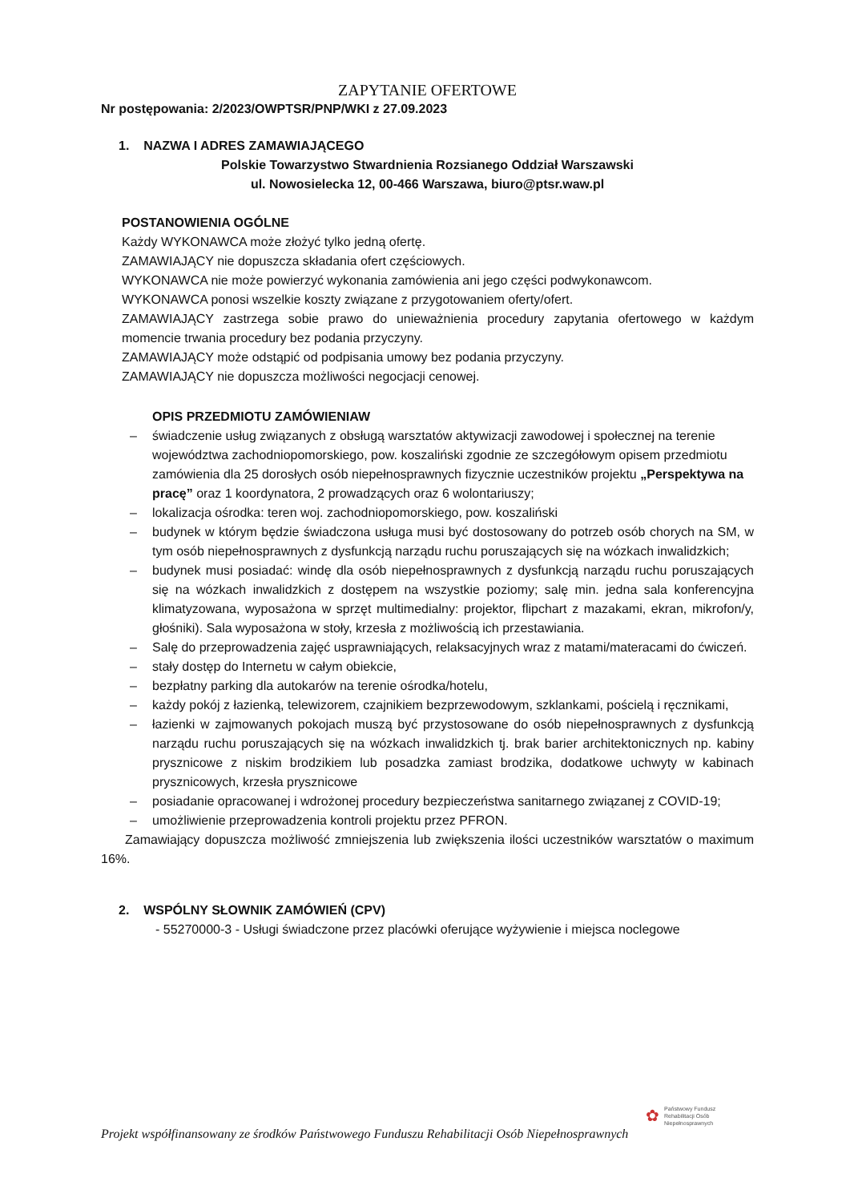ZAPYTANIE OFERTOWE
Nr postępowania: 2/2023/OWPTSR/PNP/WKI z 27.09.2023
1. NAZWA I ADRES ZAMAWIAJĄCEGO
Polskie Towarzystwo Stwardnienia Rozsianego Oddział Warszawski
ul. Nowosielecka 12, 00-466 Warszawa, biuro@ptsr.waw.pl
POSTANOWIENIA OGÓLNE
Każdy WYKONAWCA może złożyć tylko jedną ofertę.
ZAMAWIAJĄCY nie dopuszcza składania ofert częściowych.
WYKONAWCA nie może powierzyć wykonania zamówienia ani jego części podwykonawcom.
WYKONAWCA ponosi wszelkie koszty związane z przygotowaniem oferty/ofert.
ZAMAWIAJĄCY zastrzega sobie prawo do unieważnienia procedury zapytania ofertowego w każdym momencie trwania procedury bez podania przyczyny.
ZAMAWIAJĄCY może odstąpić od podpisania umowy bez podania przyczyny.
ZAMAWIAJĄCY nie dopuszcza możliwości negocjacji cenowej.
OPIS PRZEDMIOTU ZAMÓWIENIAW
– świadczenie usług związanych z obsługą warsztatów aktywizacji zawodowej i społecznej na terenie województwa zachodniopomorskiego, pow. koszaliński zgodnie ze szczegółowym opisem przedmiotu zamówienia dla 25 dorosłych osób niepełnosprawnych fizycznie uczestników projektu „Perspektywa na pracę” oraz 1 koordynatora, 2 prowadzących oraz 6 wolontariuszy;
– lokalizacja ośrodka: teren woj. zachodniopomorskiego, pow. koszaliński
– budynek w którym będzie świadczona usługa musi być dostosowany do potrzeb osób chorych na SM, w tym osób niepełnosprawnych z dysfunkcją narządu ruchu poruszających się na wózkach inwalidzkich;
– budynek musi posiadać: windę dla osób niepełnosprawnych z dysfunkcją narządu ruchu poruszających się na wózkach inwalidzkich z dostępem na wszystkie poziomy; salę min. jedna sala konferencyjna klimatyzowana, wyposażona w sprzęt multimedialny: projektor, flipchart z mazakami, ekran, mikrofon/y, głośniki). Sala wyposażona w stoły, krzesła z możliwością ich przestawiania.
– Salę do przeprowadzenia zajęć usprawniających, relaksacyjnych wraz z matami/materacami do ćwiczeń.
– stały dostęp do Internetu w całym obiekcie,
– bezpłatny parking dla autokarów na terenie ośrodka/hotelu,
– każdy pokój z łazienką, telewizorem, czajnikiem bezprzewodowym, szklankami, pościelą i ręcznikami,
– łazienki w zajmowanych pokojach muszą być przystosowane do osób niepełnosprawnych z dysfunkcją narządu ruchu poruszających się na wózkach inwalidzkich tj. brak barier architektonicznych np. kabiny prysznicowe z niskim brodzikiem lub posadzka zamiast brodzika, dodatkowe uchwyty w kabinach prysznicowych, krzesła prysznicowe
– posiadanie opracowanej i wdrożonej procedury bezpieczeństwa sanitarnego związanej z COVID-19;
– umożliwienie przeprowadzenia kontroli projektu przez PFRON.
Zamawiający dopuszcza możliwość zmniejszenia lub zwiększenia ilości uczestników warsztatów o maximum 16%.
2. WSPÓLNY SŁOWNIK ZAMÓWIEŃ (CPV)
- 55270000-3 - Usługi świadczone przez placówki oferujące wyżywienie i miejsca noclegowe
✿ Państwowy Fundusz
Rehabilitacji Osób
Niepełnosprawnych
Projekt współfinansowany ze środków Państwowego Funduszu Rehabilitacji Osób Niepełnosprawnych